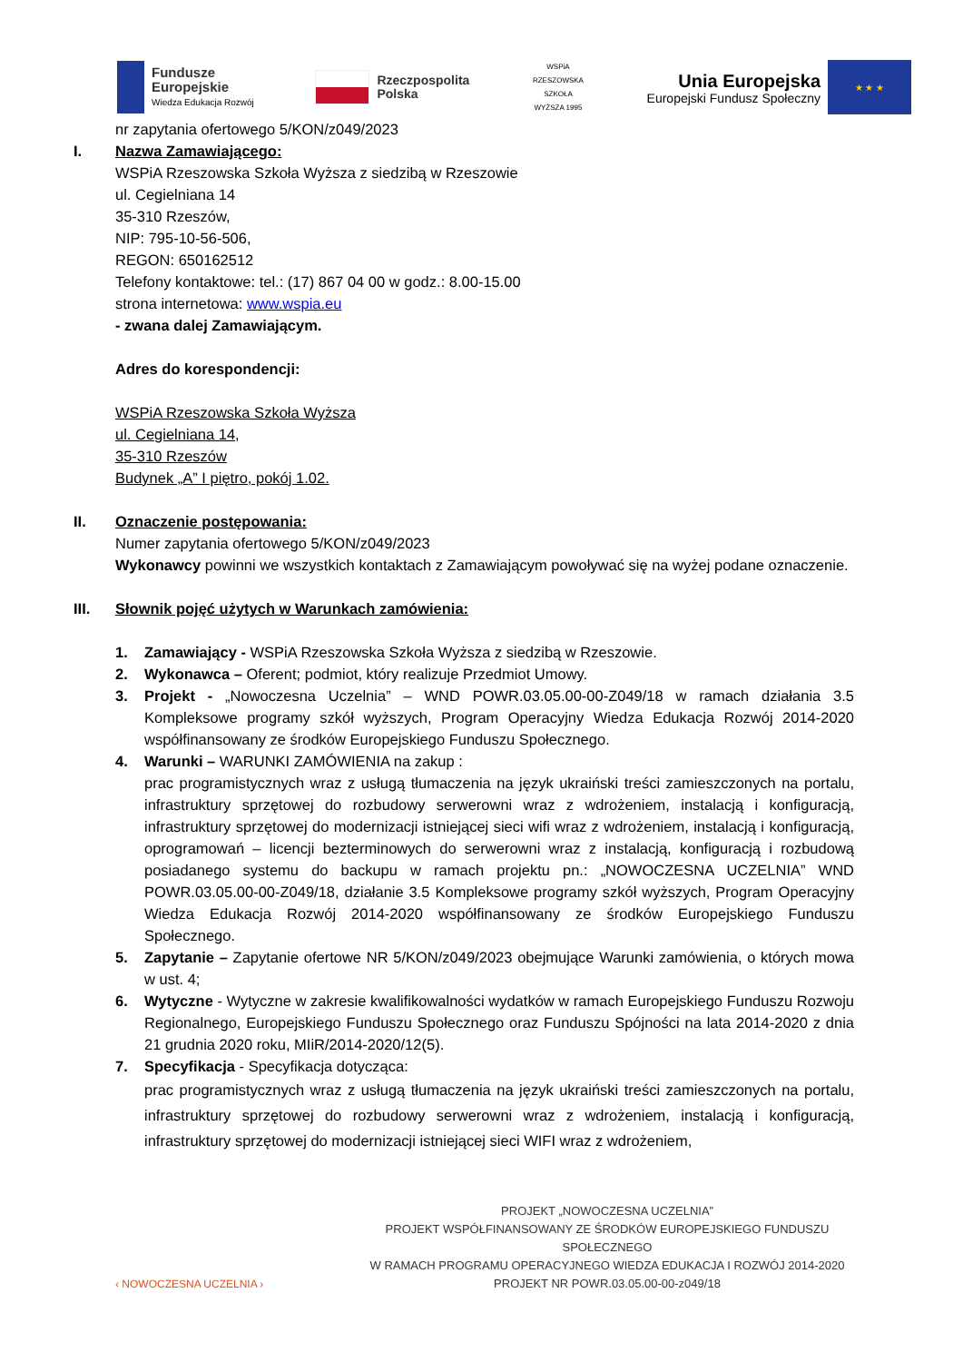Fundusze
Europejskie
Wiedza Edukacja Rozwój
Rzeczpospolita
Polska
WSPiA RZESZOWSKA SZKOŁA WYŻSZA 1995
Unia Europejska
Europejski Fundusz Społeczny
★ ★ ★
nr zapytania ofertowego 5/KON/z049/2023
I. Nazwa Zamawiającego:
WSPiA Rzeszowska Szkoła Wyższa z siedzibą w Rzeszowie
ul. Cegielniana 14
35-310 Rzeszów,
NIP: 795-10-56-506,
REGON: 650162512
Telefony kontaktowe: tel.: (17) 867 04 00 w godz.: 8.00-15.00
strona internetowa: www.wspia.eu
- zwana dalej Zamawiającym.
Adres do korespondencji:
WSPiA Rzeszowska Szkoła Wyższa
ul. Cegielniana 14,
35-310 Rzeszów
Budynek „A” I piętro, pokój 1.02.
II. Oznaczenie postępowania:
Numer zapytania ofertowego 5/KON/z049/2023
Wykonawcy powinni we wszystkich kontaktach z Zamawiającym powoływać się na wyżej podane oznaczenie.
III. Słownik pojęć użytych w Warunkach zamówienia:
1. Zamawiający - WSPiA Rzeszowska Szkoła Wyższa z siedzibą w Rzeszowie.
2. Wykonawca – Oferent; podmiot, który realizuje Przedmiot Umowy.
3. Projekt - „Nowoczesna Uczelnia” – WND POWR.03.05.00-00-Z049/18 w ramach działania 3.5 Kompleksowe programy szkół wyższych, Program Operacyjny Wiedza Edukacja Rozwój 2014-2020 współfinansowany ze środków Europejskiego Funduszu Społecznego.
4. Warunki – WARUNKI ZAMÓWIENIA na zakup :
prac programistycznych wraz z usługą tłumaczenia na język ukraiński treści zamieszczonych na portalu, infrastruktury sprzętowej do rozbudowy serwerowni wraz z wdrożeniem, instalacją i konfiguracją, infrastruktury sprzętowej do modernizacji istniejącej sieci wifi wraz z wdrożeniem, instalacją i konfiguracją, oprogramowań – licencji bezterminowych do serwerowni wraz z instalacją, konfiguracją i rozbudową posiadanego systemu do backupu w ramach projektu pn.: „NOWOCZESNA UCZELNIA” WND POWR.03.05.00-00-Z049/18, działanie 3.5 Kompleksowe programy szkół wyższych, Program Operacyjny Wiedza Edukacja Rozwój 2014-2020 współfinansowany ze środków Europejskiego Funduszu Społecznego.
5. Zapytanie – Zapytanie ofertowe NR 5/KON/z049/2023 obejmujące Warunki zamówienia, o których mowa w ust. 4;
6. Wytyczne - Wytyczne w zakresie kwalifikowalności wydatków w ramach Europejskiego Funduszu Rozwoju Regionalnego, Europejskiego Funduszu Społecznego oraz Funduszu Spójności na lata 2014-2020 z dnia 21 grudnia 2020 roku, MIiR/2014-2020/12(5).
7. Specyfikacja - Specyfikacja dotycząca:
prac programistycznych wraz z usługą tłumaczenia na język ukraiński treści zamieszczonych na portalu, infrastruktury sprzętowej do rozbudowy serwerowni wraz z wdrożeniem, instalacją i konfiguracją, infrastruktury sprzętowej do modernizacji istniejącej sieci WIFI wraz z wdrożeniem,
‹ NOWOCZESNA UCZELNIA ›
PROJEKT „NOWOCZESNA UCZELNIA”
PROJEKT WSPÓŁFINANSOWANY ZE ŚRODKÓW EUROPEJSKIEGO FUNDUSZU SPOŁECZNEGO
W RAMACH PROGRAMU OPERACYJNEGO WIEDZA EDUKACJA I ROZWÓJ 2014-2020
PROJEKT NR POWR.03.05.00-00-z049/18